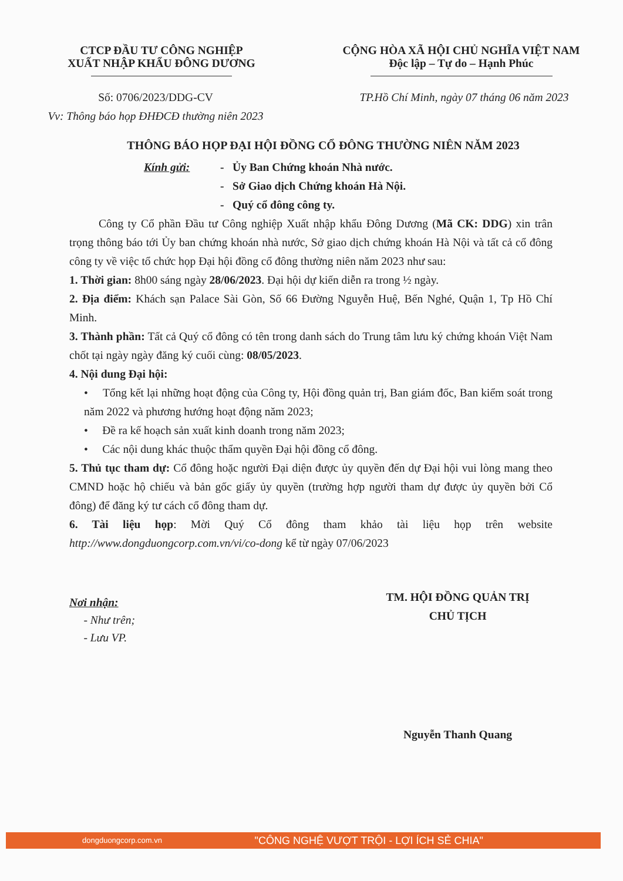CTCP ĐẦU TƯ CÔNG NGHIỆP
XUẤT NHẬP KHẨU ĐÔNG DƯƠNG
CỘNG HÒA XÃ HỘI CHỦ NGHĨA VIỆT NAM
Độc lập – Tự do – Hạnh Phúc
Số: 0706/2023/DDG-CV
Vv: Thông báo họp ĐHĐCĐ thường niên 2023
TP.Hồ Chí Minh, ngày 07 tháng 06 năm 2023
THÔNG BÁO HỌP ĐẠI HỘI ĐỒNG CỔ ĐÔNG THƯỜNG NIÊN NĂM 2023
Kính gửi: - Ủy Ban Chứng khoán Nhà nước.
- Sở Giao dịch Chứng khoán Hà Nội.
- Quý cổ đông công ty.
Công ty Cổ phần Đầu tư Công nghiệp Xuất nhập khẩu Đông Dương (Mã CK: DDG) xin trân trọng thông báo tới Ủy ban chứng khoán nhà nước, Sở giao dịch chứng khoán Hà Nội và tất cả cổ đông công ty về việc tổ chức họp Đại hội đồng cổ đông thường niên năm 2023 như sau:
1. Thời gian: 8h00 sáng ngày 28/06/2023. Đại hội dự kiến diễn ra trong ½ ngày.
2. Địa điểm: Khách sạn Palace Sài Gòn, Số 66 Đường Nguyễn Huệ, Bến Nghé, Quận 1, Tp Hồ Chí Minh.
3. Thành phần: Tất cả Quý cổ đông có tên trong danh sách do Trung tâm lưu ký chứng khoán Việt Nam chốt tại ngày ngày đăng ký cuối cùng: 08/05/2023.
4. Nội dung Đại hội:
• Tổng kết lại những hoạt động của Công ty, Hội đồng quản trị, Ban giám đốc, Ban kiểm soát trong năm 2022 và phương hướng hoạt động năm 2023;
• Đề ra kế hoạch sản xuất kinh doanh trong năm 2023;
• Các nội dung khác thuộc thẩm quyền Đại hội đồng cổ đông.
5. Thủ tục tham dự: Cổ đông hoặc người Đại diện được ủy quyền đến dự Đại hội vui lòng mang theo CMND hoặc hộ chiếu và bản gốc giấy ủy quyền (trường hợp người tham dự được ủy quyền bởi Cổ đông) để đăng ký tư cách cổ đông tham dự.
6. Tài liệu họp: Mời Quý Cổ đông tham khảo tài liệu họp trên website http://www.dongduongcorp.com.vn/vi/co-dong kể từ ngày 07/06/2023
Nơi nhận:
- Như trên;
- Lưu VP.
TM. HỘI ĐỒNG QUẢN TRỊ
CHỦ TỊCH
Nguyễn Thanh Quang
"CÔNG NGHỆ VƯỢT TRỘI - LỢI ÍCH SẺ CHIA" dongduongcorp.com.vn